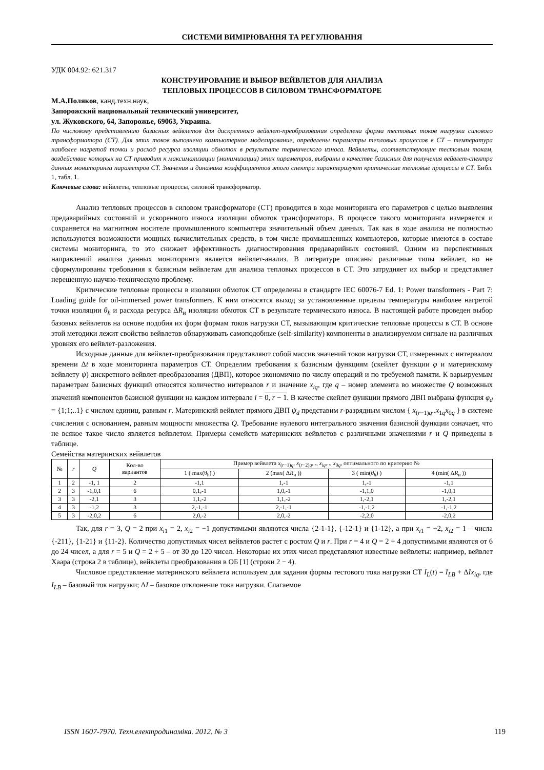СИСТЕМИ ВИМІРЮВАННЯ ТА РЕГУЛЮВАННЯ
УДК 004.92: 621.317
КОНСТРУИРОВАНИЕ И ВЫБОР ВЕЙВЛЕТОВ ДЛЯ АНАЛИЗА
ТЕПЛОВЫХ ПРОЦЕССОВ В СИЛОВОМ ТРАНСФОРМАТОРЕ
М.А.Поляков, канд.техн.наук,
Запорожский национальный технический университет,
ул. Жуковского, 64, Запорожье, 69063, Украина.
По числовому представлению базисных вейвлетов для дискретного вейвлет-преобразования определена форма тестовых токов нагрузки силового трансформатора (СТ). Для этих токов выполнено компьютерное моделирование, определены параметры тепловых процессов в СТ – температура наиболее нагретой точки и расход ресурса изоляции обмоток в результате термического износа. Вейвлеты, соответствующие тестовым токам, воздействие которых на СТ приводит к максимализации (минимизации) этих параметров, выбраны в качестве базисных для получения вейвлет-спектра данных мониторинга параметров СТ. Значения и динамика коэффициентов этого спектра характеризуют критические тепловые процессы в СТ. Библ. 1, табл. 1.
Ключевые слова: вейвлеты, тепловые процессы, силовой трансформатор.
Анализ тепловых процессов в силовом трансформаторе (СТ) проводится в ходе мониторинга его параметров с целью выявления предаварийных состояний и ускоренного износа изоляции обмоток трансформатора. В процессе такого мониторинга измеряется и сохраняется на магнитном носителе промышленного компьютера значительный объем данных. Так как в ходе анализа не полностью используются возможности мощных вычислительных средств, в том числе промышленных компьютеров, которые имеются в составе системы мониторинга, то это снижает эффективность диагностирования предаварийных состояний. Одним из перспективных направлений анализа данных мониторинга является вейвлет-анализ. В литературе описаны различные типы вейвлет, но не сформулированы требования к базисным вейвлетам для анализа тепловых процессов в СТ. Это затрудняет их выбор и представляет нерешенную научно-техническую проблему.
Критические тепловые процессы в изоляции обмоток СТ определены в стандарте IEC 60076-7 Ed. 1: Power transformers - Part 7: Loading guide for oil-immersed power transformers. К ним относятся выход за установленные пределы температуры наиболее нагретой точки изоляции θ<sub>h</sub> и расхода ресурса ΔR<sub>и</sub> изоляции обмоток СТ в результате термического износа. В настоящей работе проведен выбор базовых вейвлетов на основе подобия их форм формам токов нагрузки СТ, вызывающим критические тепловые процессы в СТ. В основе этой методики лежит свойство вейвлетов обнаруживать самоподобные (self-similarity) компоненты в анализируемом сигнале на различных уровнях его вейвлет-разложения.
Исходные данные для вейвлет-преобразования представляют собой массив значений токов нагрузки СТ, измеренных с интервалом времени Δt в ходе мониторинга параметров СТ. Определим требования к базисным функциям (скейлет функции φ и материнскому вейвлету ψ) дискретного вейвлет-преобразования (ДВП), которое экономично по числу операций и по требуемой памяти. К варьируемым параметрам базисных функций относятся количество интервалов r и значение x<sub>iq</sub>, где q – номер элемента во множестве Q возможных значений компонентов базисной функции на каждом интервале i = 0, r − 1. В качестве скейлет функции прямого ДВП выбрана функция φ<sub>d</sub> = {1;1;..1} с числом единиц, равным r. Материнский вейвлет прямого ДВП ψ<sub>d</sub> представим r-разрядным числом { x<sub>(r−1)q</sub>..x<sub>1q</sub>x<sub>0q</sub> } в системе счисления с основанием, равным мощности множества Q. Требование нулевого интегрального значения базисной функции означает, что не всякое такое число является вейвлетом. Примеры семейств материнских вейвлетов с различными значениями r и Q приведены в таблице.
Семейства материнских вейвлетов
| № | r | Q | Кол-во вариантов | Пример вейвлета x<sub>(r−1)q</sub>, x<sub>(r−2)q</sub>,.., x<sub>iq</sub> ,.., x<sub>0q</sub>, оптимального по критерию № | | | |
| --- | --- | --- | --- | --- | --- | --- | --- |
| | | | | 1 ( max(θ<sub>h</sub>) ) | 2 (max( Δ R<sub>и</sub> )) | 3 ( min( θ<sub>h</sub> ) ) | 4 (min( Δ R<sub>и</sub> )) |
| 1 | 2 | -1, 1 | 2 | -1,1 | 1,-1 | 1,-1 | -1,1 |
| 2 | 3 | -1,0,1 | 6 | 0,1,-1 | 1,0,-1 | -1,1,0 | -1,0,1 |
| 3 | 3 | -2,1 | 3 | 1,1,-2 | 1,1,-2 | 1,-2,1 | 1,-2,1 |
| 4 | 3 | -1,2 | 3 | 2,-1,-1 | 2,-1,-1 | -1,-1,2 | -1,-1,2 |
| 5 | 3 | -2,0,2 | 6 | 2,0,-2 | 2,0,-2 | -2,2,0 | -2,0,2 |
Так, для r = 3, Q = 2 при x<sub>i1</sub> = 2, x<sub>i2</sub> = −1 допустимыми являются числа {2-1-1}, {-12-1} и {1-12}, а при x<sub>i1</sub> = −2, x<sub>i2</sub> = 1 – числа {-211}, {1-21} и {11-2}. Количество допустимых чисел вейвлетов растет с ростом Q и r. При r = 4 и Q = 2 ÷ 4 допустимыми являются от 6 до 24 чисел, а для r = 5 и Q = 2 ÷ 5 – от 30 до 120 чисел. Некоторые их этих чисел представляют известные вейвлеты: например, вейвлет Хаара (строка 2 в таблице), вейвлеты преобразования в ОБ [1] (строки 2 − 4).
Числовое представление материнского вейвлета используем для задания формы тестового тока нагрузки СТ I<sub>L</sub>(t) = I<sub>LB</sub> + ΔIx<sub>iq</sub>, где I<sub>LB</sub> – базовый ток нагрузки; ΔI – базовое отклонение тока нагрузки. Слагаемое
ISSN 1607-7970. Техн.електродинаміка. 2012. № 3 119